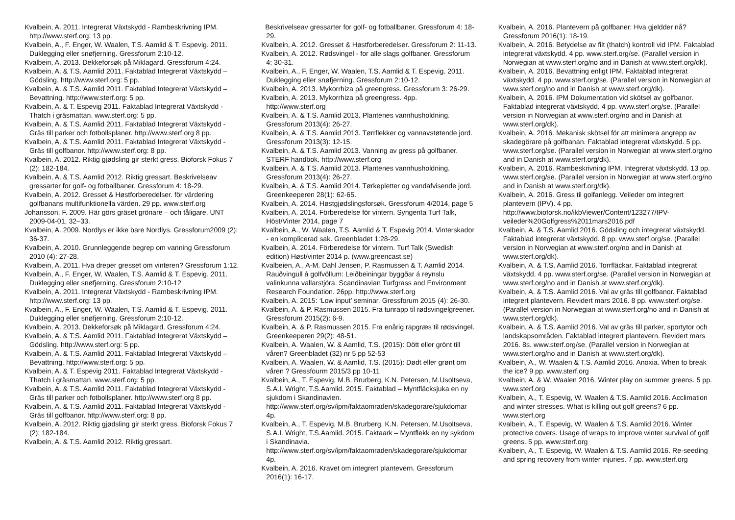Kvalbein, A. 2011. Integrerat Växtskydd - Rambeskrivning IPM. http://www.sterf.org: 13 pp.
Kvalbein, A., F. Enger, W. Waalen, T.S. Aamlid & T. Espevig. 2011. Duklegging eller snøfjerning. Gressforum 2:10-12.
Kvalbein, A. 2013. Dekkeforsøk på Miklagard. Gressforum 4:24.
Kvalbein, A. & T.S. Aamlid 2011. Faktablad Integrerat Växtskydd – Gödsling. http://www.sterf.org: 5 pp.
Kvalbein, A. & T.S. Aamlid 2011. Faktablad Integrerat Växtskydd – Bevattning. http://www.sterf.org: 5 pp.
Kvalbein, A. & T. Espevig 2011. Faktablad Integrerat Växtskydd - Thatch i gräsmattan. www.sterf.org: 5 pp.
Kvalbein, A. & T.S. Aamlid 2011. Faktablad Integrerat Växtskydd - Gräs till parker och fotbollsplaner. http://www.sterf.org 8 pp.
Kvalbein, A. & T.S. Aamlid 2011. Faktablad Integrerat Växtskydd - Gräs till golfbanor. http://www.sterf.org: 8 pp.
Kvalbein, A. 2012. Riktig gjødsling gir sterkt gress. Bioforsk Fokus 7 (2): 182-184.
Kvalbein, A. & T.S. Aamlid 2012. Riktig gressart. Beskrivelseav gressarter for golf- og fotballbaner. Gressforum 4: 18-29.
Kvalbein, A. 2012. Gresset & Høstforberedelser. för värdering golfbanans multifunktionella värden. 29 pp. www.sterf.org
Johansson, F. 2009. Här görs gräset grönare – och tåligare. UNT 2009-04-01, 32–33.
Kvalbein, A. 2009. Nordlys er ikke bare Nordlys. Gressforum2009 (2): 36-37.
Kvalbein, A. 2010. Grunnleggende begrep om vanning Gressforum 2010 (4): 27-28.
Kvalbein, A. 2011. Hva dreper gresset om vinteren? Gressforum 1:12.
Kvalbein, A., F. Enger, W. Waalen, T.S. Aamlid & T. Espevig. 2011. Duklegging eller snøfjerning. Gressforum 2:10-12
Kvalbein, A. 2011. Integrerat Växtskydd - Rambeskrivning IPM. http://www.sterf.org: 13 pp.
Kvalbein, A., F. Enger, W. Waalen, T.S. Aamlid & T. Espevig. 2011. Duklegging eller snøfjerning. Gressforum 2:10-12.
Kvalbein, A. 2013. Dekkeforsøk på Miklagard. Gressforum 4:24.
Kvalbein, A. & T.S. Aamlid 2011. Faktablad Integrerat Växtskydd – Gödsling. http://www.sterf.org: 5 pp.
Kvalbein, A. & T.S. Aamlid 2011. Faktablad Integrerat Växtskydd – Bevattning. http://www.sterf.org: 5 pp.
Kvalbein, A. & T. Espevig 2011. Faktablad Integrerat Växtskydd - Thatch i gräsmattan. www.sterf.org: 5 pp.
Kvalbein, A. & T.S. Aamlid 2011. Faktablad Integrerat Växtskydd - Gräs till parker och fotbollsplaner. http://www.sterf.org 8 pp.
Kvalbein, A. & T.S. Aamlid 2011. Faktablad Integrerat Växtskydd - Gräs till golfbanor. http://www.sterf.org: 8 pp.
Kvalbein, A. 2012. Riktig gjødsling gir sterkt gress. Bioforsk Fokus 7 (2): 182-184.
Kvalbein, A. & T.S. Aamlid 2012. Riktig gressart.
Beskrivelseav gressarter for golf- og fotballbaner. Gressforum 4: 18-29.
Kvalbein, A. 2012. Gresset & Høstforberedelser. Gressforum 2: 11-13.
Kvalbein, A. 2012. Rødsvingel - for alle slags golfbaner. Gressforum 4: 30-31.
Kvalbein, A., F. Enger, W. Waalen, T.S. Aamlid & T. Espevig. 2011. Duklegging eller snøfjerning. Gressforum 2:10-12.
Kvalbein, A. 2013. Mykorrhiza på greengress. Gressforum 3: 26-29.
Kvalbein, A. 2013. Mykorrhiza på greengress. 4pp. http://www.sterf.org
Kvalbein, A. & T.S. Aamlid 2013. Plantenes vannhusholdning. Gressforum 2013(4): 26-27.
Kvalbein, A. & T.S. Aamlid 2013. Tørrflekker og vannavstøtende jord. Gressforum 2013(3): 12-15.
Kvalbein, A. & T.S. Aamlid 2013. Vanning av gress på golfbaner. STERF handbok. http://www.sterf.org
Kvalbein, A. & T.S. Aamlid 2013. Plantenes vannhusholdning. Gressforum 2013(4): 26-27.
Kvalbein, A. & T.S. Aamlid 2014. Tørkepletter og vandafvisende jord. Greenkeeperen 28(1): 62-65.
Kvalbein, A. 2014. Høstgjødslingsforsøk. Gressforum 4/2014, page 5
Kvalbein, A. 2014. Förberedelse för vintern. Syngenta Turf Talk, Höst/Vinter 2014, page 7
Kvalbein, A., W. Waalen, T.S. Aamlid & T. Espevig 2014. Vinterskador - en komplicerad sak. Greenbladet 1:28-29.
Kvalbein, A. 2014. Förberedelse för vintern. Turf Talk (Swedish edition) Høst/vinter 2014 p. (www.greencast.se)
Kvalbeien, A., A-M. Dahl Jensen, P. Rasmussen & T. Aamlid 2014. Rauðvingull á golfvöllum: Leiðbeiningar byggðar á reynslu valinkunna vallarstjóra. Scandinavian Turfgrass and Environment Research Foundation. 26pp. http://www.sterf.org
Kvalbein, A. 2015: ‘Low input’ seminar. Gressforum 2015 (4): 26-30.
Kvalbein, A. & P. Rasmussen 2015. Fra tunrapp til rødsvingelgreener. Gressforum 2015(2): 6-9.
Kvalbein, A. & P. Rasmussen 2015. Fra enårig rapgræs til rødsvingel. Greenkeeperen 29(2): 48-51.
Kvalbein, A. Waalen, W. & Aamlid, T.S. (2015): Dött eller grönt till våren? Greenbladet (32) nr 5 pp 52-53
Kvalbein, A. Waalen, W. & Aamlid, T.S. (2015): Dødt eller grønt om våren ? Gressfourm 2015/3 pp 10-11
Kvalbein, A., T. Espevig, M.B. Brurberg, K.N. Petersen, M.Usoltseva, S.A.I. Wright, T.S.Aamlid. 2015. Faktablad – Myntfläcksjuka en ny sjukdom i Skandinavien. http://www.sterf.org/sv/ipm/faktaomraden/skadegorare/sjukdomar 4p.
Kvalbein, A., T. Espevig, M.B. Brurberg, K.N. Petersen, M.Usoltseva, S.A.I. Wright, T.S.Aamlid. 2015. Faktaark – Myntflekk en ny sykdom i Skandinavia. http://www.sterf.org/sv/ipm/faktaomraden/skadegorare/sjukdomar 4p.
Kvalbein, A. 2016. Kravet om integrert plantevern. Gressforum 2016(1): 16-17.
Kvalbein, A. 2016. Plantevern på golfbaner: Hva gjeldder nå? Gressforum 2016(1): 18-19.
Kvalbein, A. 2016. Betydelse av filt (thatch) kontroll vid IPM. Faktablad integrerat växtskydd. 4 pp. www.sterf.org/se. (Parallel version in Norwegian at www.sterf.org/no and in Danish at www.sterf.org/dk).
Kvalbein, A. 2016. Bevattning enligt IPM. Faktablad integrerat växtskydd. 4 pp. www.sterf.org/se. (Parallel version in Norwegian at www.sterf.org/no and in Danish at www.sterf.org/dk).
Kvalbein, A. 2016. IPM Dokumentation vid skötsel av golfbanor. Faktablad integrerat växtskydd. 4 pp. www.sterf.org/se. (Parallel version in Norwegian at www.sterf.org/no and in Danish at www.sterf.org/dk).
Kvalbein, A. 2016. Mekanisk skötsel för att minimera angrepp av skadegörare på golfbanan. Faktablad integrerat växtskydd. 5 pp. www.sterf.org/se. (Parallel version in Norwegian at www.sterf.org/no and in Danish at www.sterf.org/dk).
Kvalbein, A. 2016. Rambeskrivning IPM. Integrerat växtskydd. 13 pp. www.sterf.org/se. (Parallel version in Norwegian at www.sterf.org/no and in Danish at www.sterf.org/dk).
Kvalbein, A. 2016. Gress til golfanlegg. Veileder om integrert plantevern (IPV). 4 pp. http://www.bioforsk.no/ikbViewer/Content/123277/IPV-veileder%20Golfgress%2011mars2016.pdf
Kvalbein, A. & T.S. Aamlid 2016. Gödsling och integrerat växtskydd. Faktablad integrerat växtskydd. 8 pp. www.sterf.org/se. (Parallel version in Norwegian at www.sterf.org/no and in Danish at www.sterf.org/dk).
Kvalbein, A. & T.S. Aamlid 2016. Torrfläckar. Faktablad integrerat växtskydd. 4 pp. www.sterf.org/se. (Parallel version in Norwegian at www.sterf.org/no and in Danish at www.sterf.org/dk).
Kvalbein, A. & T.S. Aamlid 2016. Val av gräs till golfbanor. Faktablad integrert plantevern. Revidert mars 2016. 8 pp. www.sterf.org/se. (Parallel version in Norwegian at www.sterf.org/no and in Danish at www.sterf.org/dk).
Kvalbein, A. & T.S. Aamlid 2016. Val av gräs till parker, sportytor och landskapsområden. Faktablad integrert plantevern. Revidert mars 2016. 8s. www.sterf.org/se. (Parallel version in Norwegian at www.sterf.org/no and in Danish at www.sterf.org/dk).
Kvalbein, A., W. Waalen & T.S. Aamlid 2016. Anoxia. When to break the ice? 9 pp. www.sterf.org
Kvalbein, A. & W. Waalen 2016. Winter play on summer greens. 5 pp. www.sterf.org
Kvalbein, A., T. Espevig, W. Waalen & T.S. Aamlid 2016. Acclimation and winter stresses. What is killing out golf greens? 6 pp. www.sterf.org
Kvalbein, A., T. Espevig, W. Waalen & T.S. Aamlid 2016. Winter protective covers. Usage of wraps to improve winter survival of golf greens. 5 pp. www.sterf.org
Kvalbein, A., T. Espevig, W. Waalen & T.S. Aamlid 2016. Re-seeding and spring recovery from winter injuries. 7 pp. www.sterf.org